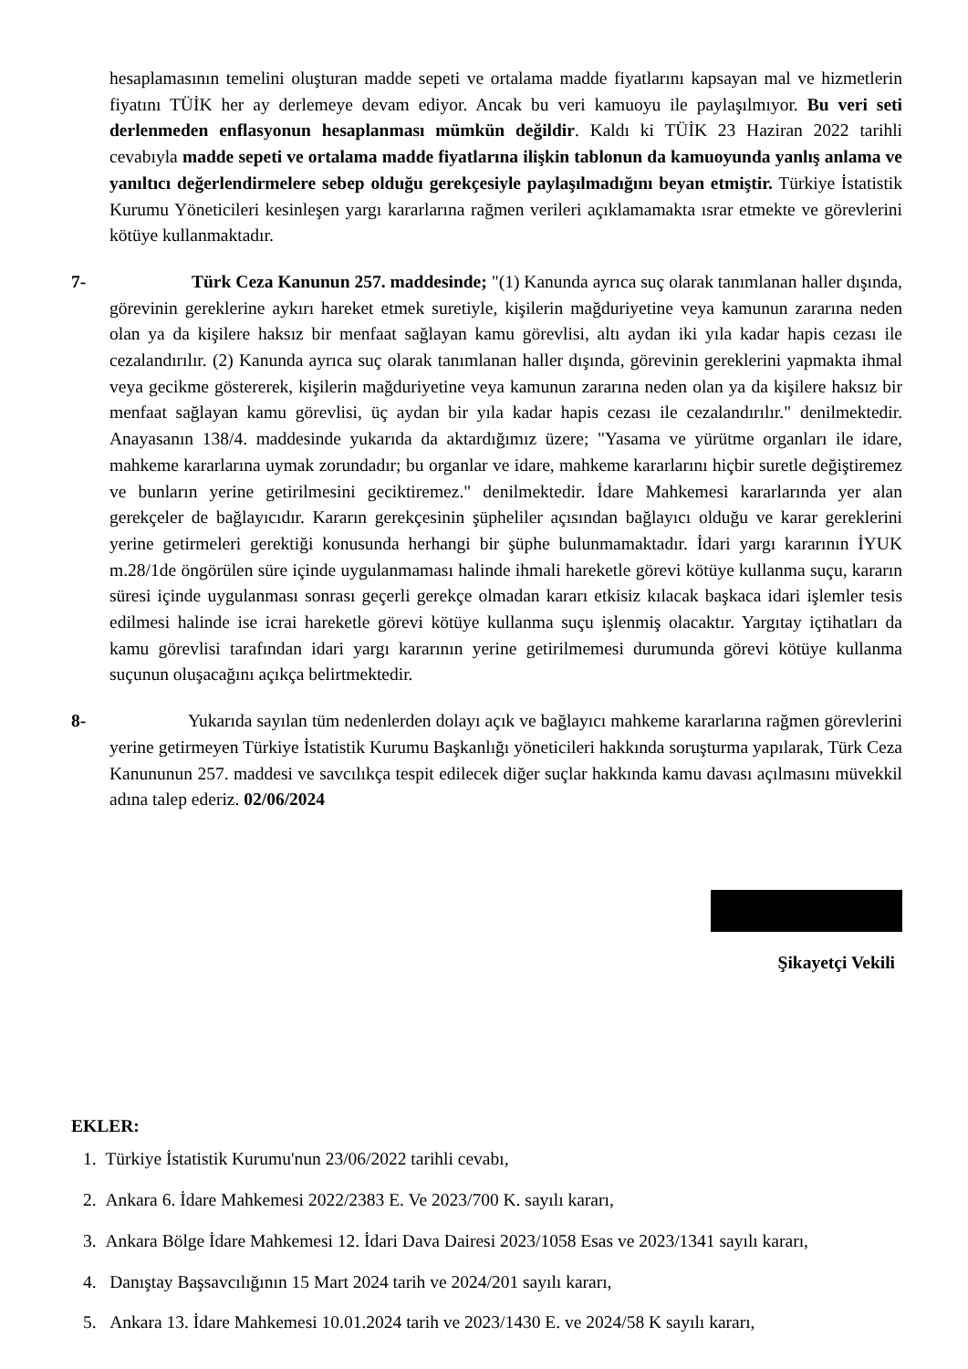hesaplamasının temelini oluşturan madde sepeti ve ortalama madde fiyatlarını kapsayan mal ve hizmetlerin fiyatını TÜİK her ay derlemeye devam ediyor. Ancak bu veri kamuoyu ile paylaşılmıyor. Bu veri seti derlenmeden enflasyonun hesaplanması mümkün değildir. Kaldı ki TÜİK 23 Haziran 2022 tarihli cevabıyla madde sepeti ve ortalama madde fiyatlarına ilişkin tablonun da kamuoyunda yanlış anlama ve yanıltıcı değerlendirmelere sebep olduğu gerekçesiyle paylaşılmadığını beyan etmiştir. Türkiye İstatistik Kurumu Yöneticileri kesinleşen yargı kararlarına rağmen verileri açıklamamakta ısrar etmekte ve görevlerini kötüye kullanmaktadır.
7- Türk Ceza Kanunun 257. maddesinde; "(1) Kanunda ayrıca suç olarak tanımlanan haller dışında, görevinin gereklerine aykırı hareket etmek suretiyle, kişilerin mağduriyetine veya kamunun zararına neden olan ya da kişilere haksız bir menfaat sağlayan kamu görevlisi, altı aydan iki yıla kadar hapis cezası ile cezalandırılır. (2) Kanunda ayrıca suç olarak tanımlanan haller dışında, görevinin gereklerini yapmakta ihmal veya gecikme göstererek, kişilerin mağduriyetine veya kamunun zararına neden olan ya da kişilere haksız bir menfaat sağlayan kamu görevlisi, üç aydan bir yıla kadar hapis cezası ile cezalandırılır." denilmektedir. Anayasanın 138/4. maddesinde yukarıda da aktardığımız üzere; "Yasama ve yürütme organları ile idare, mahkeme kararlarına uymak zorundadır; bu organlar ve idare, mahkeme kararlarını hiçbir suretle değiştiremez ve bunların yerine getirilmesini geciktiremez." denilmektedir. İdare Mahkemesi kararlarında yer alan gerekçeler de bağlayıcıdır. Kararın gerekçesinin şüpheliler açısından bağlayıcı olduğu ve karar gereklerini yerine getirmeleri gerektiği konusunda herhangi bir şüphe bulunmamaktadır. İdari yargı kararının İYUK m.28/1de öngörülen süre içinde uygulanmaması halinde ihmali hareketle görevi kötüye kullanma suçu, kararın süresi içinde uygulanması sonrası geçerli gerekçe olmadan kararı etkisiz kılacak başkaca idari işlemler tesis edilmesi halinde ise icrai hareketle görevi kötüye kullanma suçu işlenmiş olacaktır. Yargıtay içtihatları da kamu görevlisi tarafından idari yargı kararının yerine getirilmemesi durumunda görevi kötüye kullanma suçunun oluşacağını açıkça belirtmektedir.
8- Yukarıda sayılan tüm nedenlerden dolayı açık ve bağlayıcı mahkeme kararlarına rağmen görevlerini yerine getirmeyen Türkiye İstatistik Kurumu Başkanlığı yöneticileri hakkında soruşturma yapılarak, Türk Ceza Kanununun 257. maddesi ve savcılıkça tespit edilecek diğer suçlar hakkında kamu davası açılmasını müvekkil adına talep ederiz. 02/06/2024
Şikayetçi Vekili
EKLER:
1. Türkiye İstatistik Kurumu'nun 23/06/2022 tarihli cevabı,
2. Ankara 6. İdare Mahkemesi 2022/2383 E. Ve 2023/700 K. sayılı kararı,
3. Ankara Bölge İdare Mahkemesi 12. İdari Dava Dairesi 2023/1058 Esas ve 2023/1341 sayılı kararı,
4. Danıştay Başsavcılığının 15 Mart 2024 tarih ve 2024/201 sayılı kararı,
5. Ankara 13. İdare Mahkemesi 10.01.2024 tarih ve 2023/1430 E. ve 2024/58 K sayılı kararı,